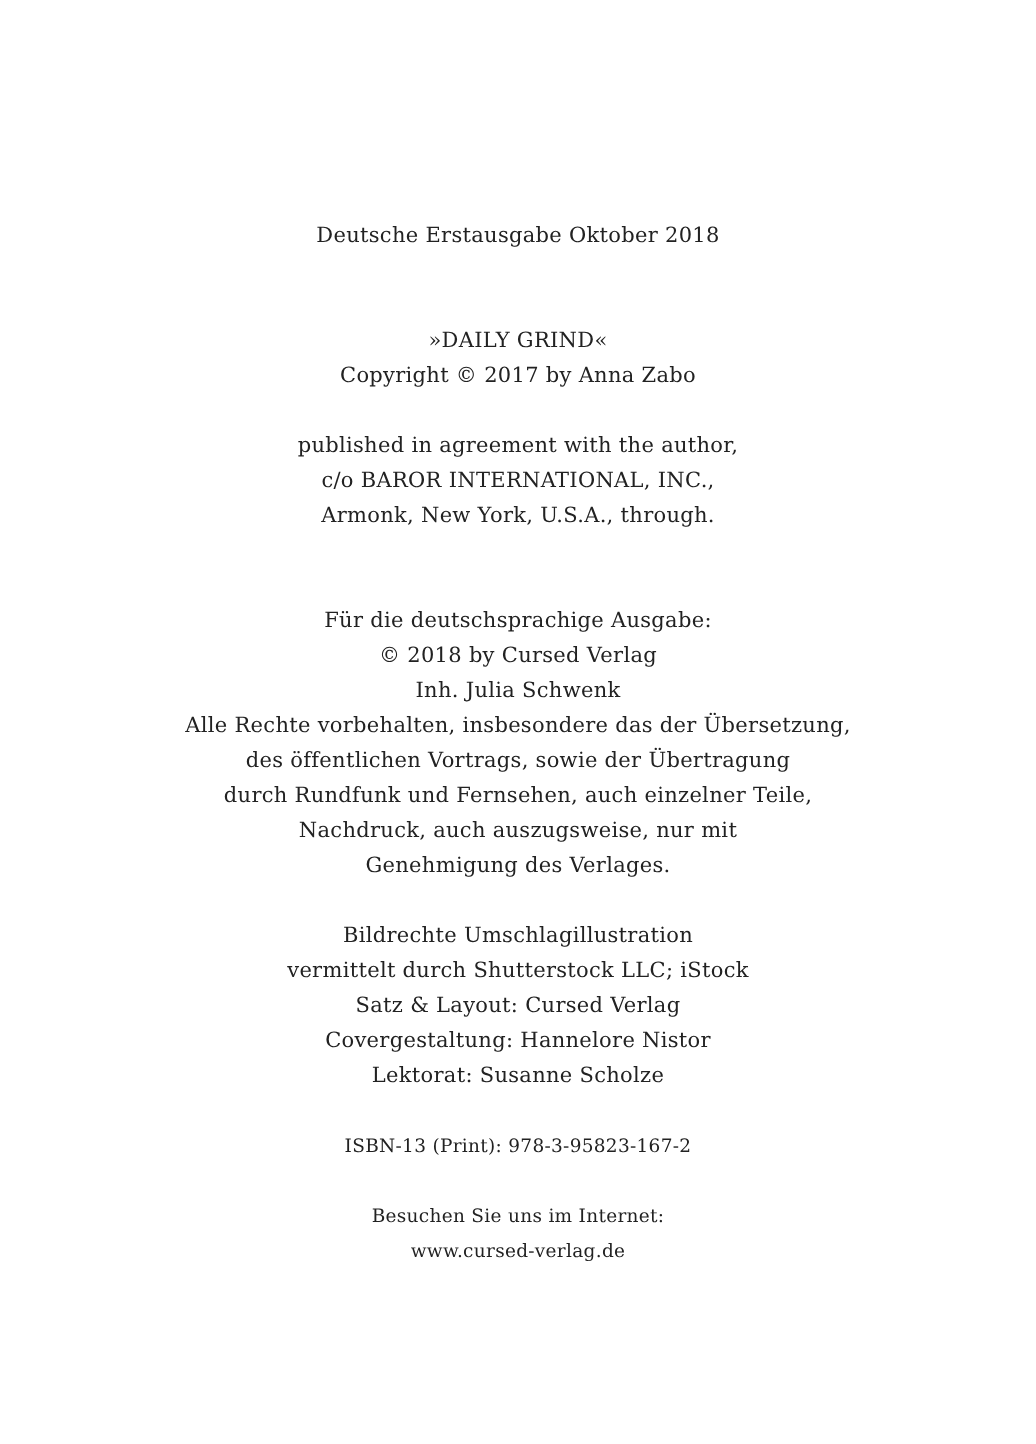Deutsche Erstausgabe Oktober 2018
»DAILY GRIND«
Copyright © 2017 by Anna Zabo
published in agreement with the author,
c/o BAROR INTERNATIONAL, INC.,
Armonk, New York, U.S.A., through.
Für die deutschsprachige Ausgabe:
© 2018 by Cursed Verlag
Inh. Julia Schwenk
Alle Rechte vorbehalten, insbesondere das der Übersetzung,
des öffentlichen Vortrags, sowie der Übertragung
durch Rundfunk und Fernsehen, auch einzelner Teile,
Nachdruck, auch auszugsweise, nur mit
Genehmigung des Verlages.
Bildrechte Umschlagillustration
vermittelt durch Shutterstock LLC; iStock
Satz & Layout: Cursed Verlag
Covergestaltung: Hannelore Nistor
Lektorat: Susanne Scholze
ISBN-13 (Print): 978-3-95823-167-2
Besuchen Sie uns im Internet:
www.cursed-verlag.de